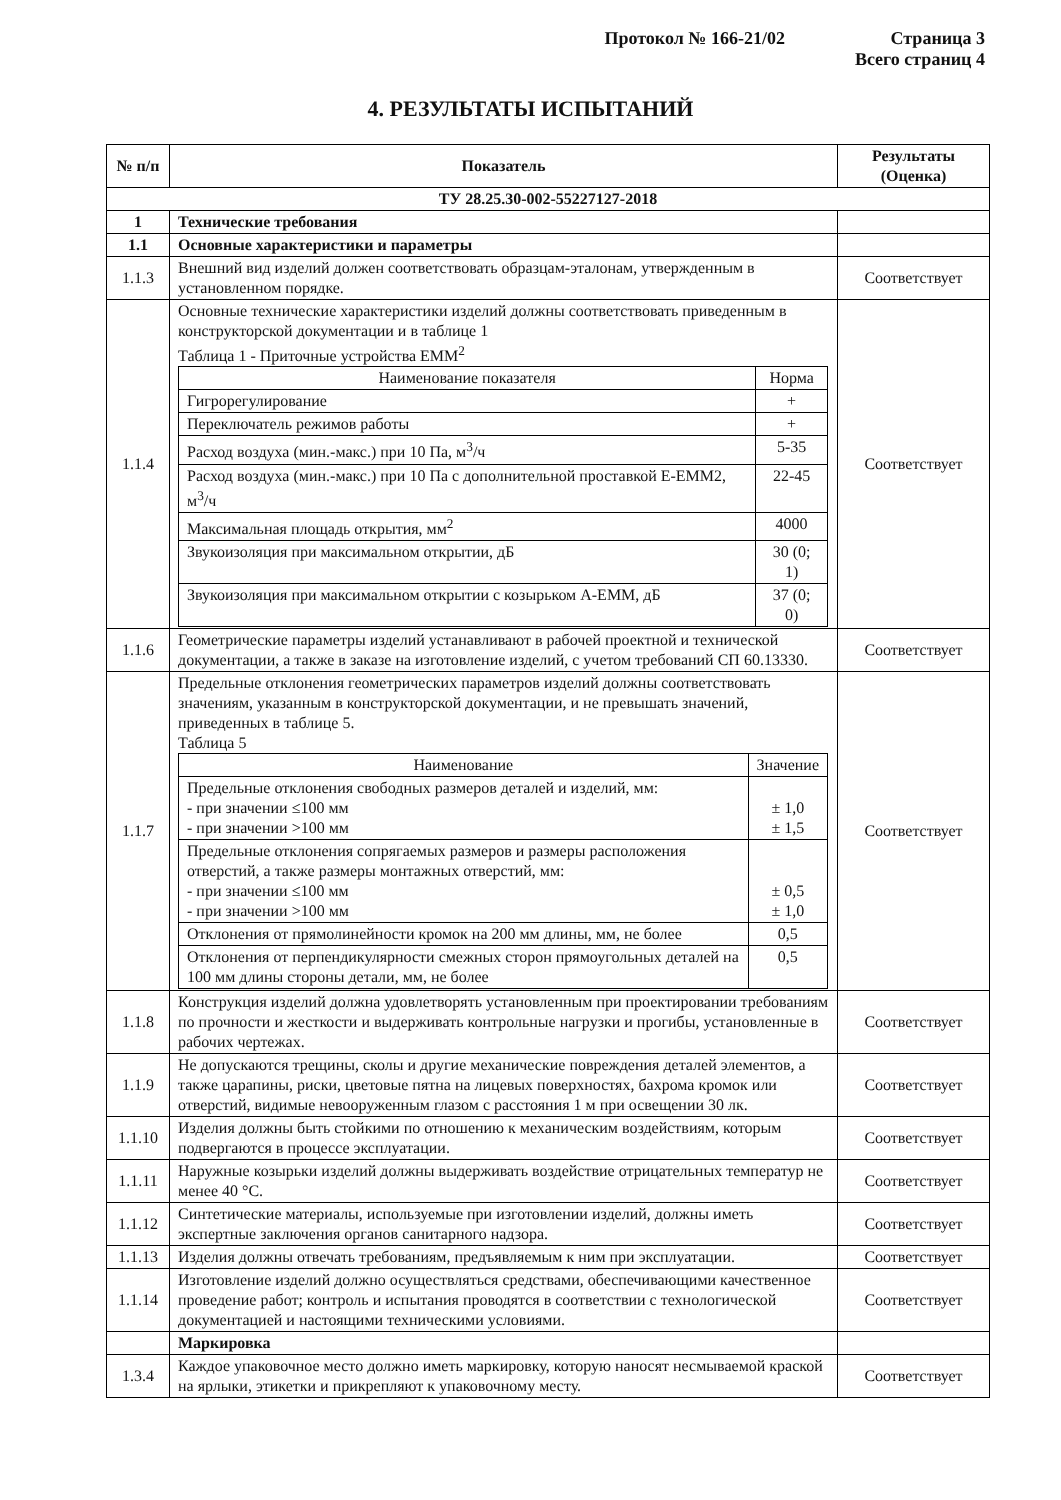Протокол № 166-21/02 Страница 3
Всего страниц 4
4. РЕЗУЛЬТАТЫ ИСПЫТАНИЙ
| № п/п | Показатель | Результаты (Оценка) |
| --- | --- | --- |
| ТУ 28.25.30-002-55227127-2018 | | |
| 1 | Технические требования | |
| 1.1 | Основные характеристики и параметры | |
| 1.1.3 | Внешний вид изделий должен соответствовать образцам-эталонам, утвержденным в установленном порядке. | Соответствует |
| 1.1.4 | Основные технические характеристики изделий должны соответствовать приведенным в конструкторской документации и в таблице 1 Таблица 1 - Приточные устройства EMM<sup>2</sup> / Наименование показателя / Норма / / Гигрорегулирование / + / / Переключатель режимов работы / + / / Расход воздуха (мин.-макс.) при 10 Па, м<sup>3</sup>/ч / 5-35 / / Расход воздуха (мин.-макс.) при 10 Па с дополнительной проставкой E-EMM2, м<sup>3</sup>/ч / 22-45 / / Максимальная площадь открытия, мм<sup>2</sup> / 4000 / / Звукоизоляция при максимальном открытии, дБ / 30 (0; 1) / / Звукоизоляция при максимальном открытии с козырьком A-EMM, дБ / 37 (0; 0) / | Соответствует |
| 1.1.6 | Геометрические параметры изделий устанавливают в рабочей проектной и технической документации, а также в заказе на изготовление изделий, с учетом требований СП 60.13330. | Соответствует |
| 1.1.7 | Предельные отклонения геометрических параметров изделий должны соответствовать значениям, указанным в конструкторской документации, и не превышать значений, приведенных в таблице 5. Таблица 5 / Наименование / Значение / / Предельные отклонения свободных размеров деталей и изделий, мм: - при значении ≤100 мм - при значении >100 мм / ± 1,0 ± 1,5 / / Предельные отклонения сопрягаемых размеров и размеры расположения отверстий, а также размеры монтажных отверстий, мм: - при значении ≤100 мм - при значении >100 мм / ± 0,5 ± 1,0 / / Отклонения от прямолинейности кромок на 200 мм длины, мм, не более / 0,5 / / Отклонения от перпендикулярности смежных сторон прямоугольных деталей на 100 мм длины стороны детали, мм, не более / 0,5 / | Соответствует |
| 1.1.8 | Конструкция изделий должна удовлетворять установленным при проектировании требованиям по прочности и жесткости и выдерживать контрольные нагрузки и прогибы, установленные в рабочих чертежах. | Соответствует |
| 1.1.9 | Не допускаются трещины, сколы и другие механические повреждения деталей элементов, а также царапины, риски, цветовые пятна на лицевых поверхностях, бахрома кромок или отверстий, видимые невооруженным глазом с расстояния 1 м при освещении 30 лк. | Соответствует |
| 1.1.10 | Изделия должны быть стойкими по отношению к механическим воздействиям, которым подвергаются в процессе эксплуатации. | Соответствует |
| 1.1.11 | Наружные козырьки изделий должны выдерживать воздействие отрицательных температур не менее 40 °С. | Соответствует |
| 1.1.12 | Синтетические материалы, используемые при изготовлении изделий, должны иметь экспертные заключения органов санитарного надзора. | Соответствует |
| 1.1.13 | Изделия должны отвечать требованиям, предъявляемым к ним при эксплуатации. | Соответствует |
| 1.1.14 | Изготовление изделий должно осуществляться средствами, обеспечивающими качественное проведение работ; контроль и испытания проводятся в соответствии с технологической документацией и настоящими техническими условиями. | Соответствует |
| | Маркировка | |
| 1.3.4 | Каждое упаковочное место должно иметь маркировку, которую наносят несмываемой краской на ярлыки, этикетки и прикрепляют к упаковочному месту. | Соответствует |